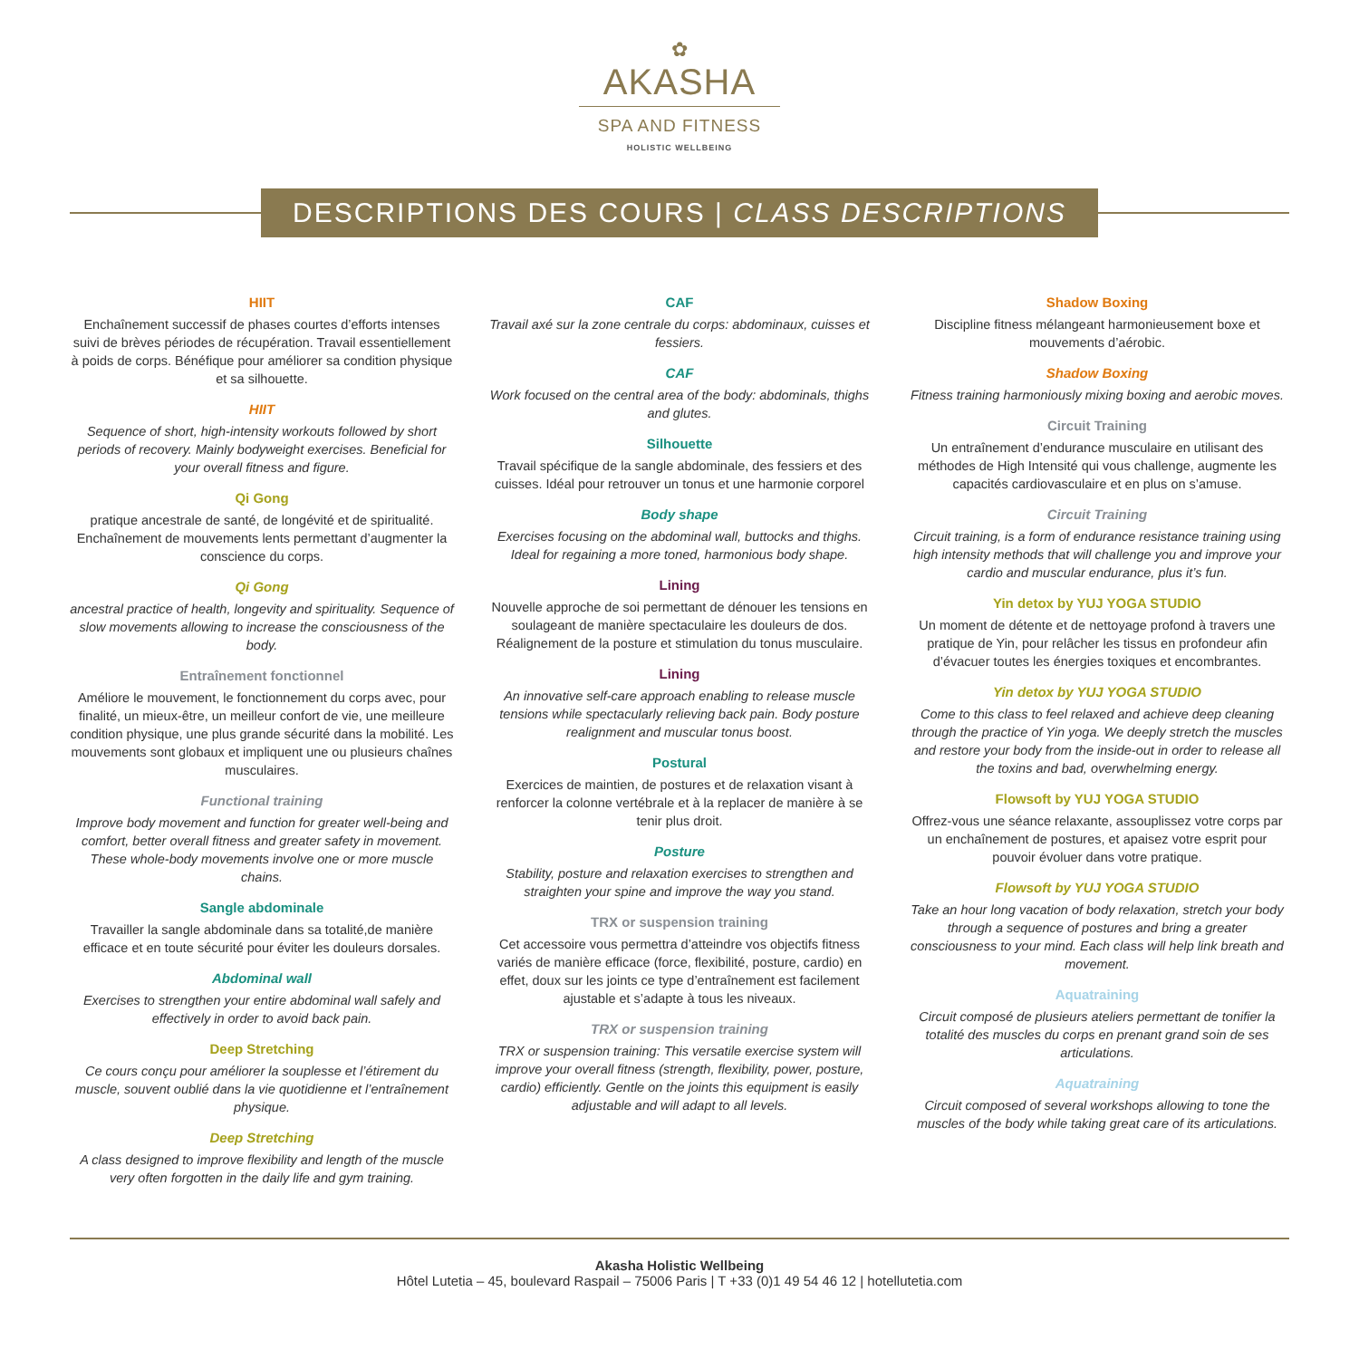✿
AKASHA
SPA AND FITNESS
HOLISTIC WELLBEING
DESCRIPTIONS DES COURS | CLASS DESCRIPTIONS
HIIT
Enchaînement successif de phases courtes d’efforts intenses suivi de brèves périodes de récupération. Travail essentiellement à poids de corps. Bénéfique pour améliorer sa condition physique et sa silhouette.
HIIT
Sequence of short, high-intensity workouts followed by short periods of recovery. Mainly bodyweight exercises. Beneficial for your overall fitness and figure.
Qi Gong
pratique ancestrale de santé, de longévité et de spiritualité. Enchaînement de mouvements lents permettant d’augmenter la conscience du corps.
Qi Gong
ancestral practice of health, longevity and spirituality. Sequence of slow movements allowing to increase the consciousness of the body.
Entraînement fonctionnel
Améliore le mouvement, le fonctionnement du corps avec, pour finalité, un mieux-être, un meilleur confort de vie, une meilleure condition physique, une plus grande sécurité dans la mobilité. Les mouvements sont globaux et impliquent une ou plusieurs chaînes musculaires.
Functional training
Improve body movement and function for greater well-being and comfort, better overall fitness and greater safety in movement. These whole-body movements involve one or more muscle chains.
Sangle abdominale
Travailler la sangle abdominale dans sa totalité,de manière efficace et en toute sécurité pour éviter les douleurs dorsales.
Abdominal wall
Exercises to strengthen your entire abdominal wall safely and effectively in order to avoid back pain.
Deep Stretching
Ce cours conçu pour améliorer la souplesse et l’étirement du muscle, souvent oublié dans la vie quotidienne et l’entraînement physique.
Deep Stretching
A class designed to improve flexibility and length of the muscle very often forgotten in the daily life and gym training.
CAF
Travail axé sur la zone centrale du corps: abdominaux, cuisses et fessiers.
CAF
Work focused on the central area of the body: abdominals, thighs and glutes.
Silhouette
Travail spécifique de la sangle abdominale, des fessiers et des cuisses. Idéal pour retrouver un tonus et une harmonie corporel
Body shape
Exercises focusing on the abdominal wall, buttocks and thighs. Ideal for regaining a more toned, harmonious body shape.
Lining
Nouvelle approche de soi permettant de dénouer les tensions en soulageant de manière spectaculaire les douleurs de dos. Réalignement de la posture et stimulation du tonus musculaire.
Lining
An innovative self-care approach enabling to release muscle tensions while spectacularly relieving back pain. Body posture realignment and muscular tonus boost.
Postural
Exercices de maintien, de postures et de relaxation visant à renforcer la colonne vertébrale et à la replacer de manière à se tenir plus droit.
Posture
Stability, posture and relaxation exercises to strengthen and straighten your spine and improve the way you stand.
TRX or suspension training
Cet accessoire vous permettra d’atteindre vos objectifs fitness variés de manière efficace (force, flexibilité, posture, cardio) en effet, doux sur les joints ce type d’entraînement est facilement ajustable et s’adapte à tous les niveaux.
TRX or suspension training
TRX or suspension training: This versatile exercise system will improve your overall fitness (strength, flexibility, power, posture, cardio) efficiently. Gentle on the joints this equipment is easily adjustable and will adapt to all levels.
Shadow Boxing
Discipline fitness mélangeant harmonieusement boxe et mouvements d’aérobic.
Shadow Boxing
Fitness training harmoniously mixing boxing and aerobic moves.
Circuit Training
Un entraînement d’endurance musculaire en utilisant des méthodes de High Intensité qui vous challenge, augmente les capacités cardiovasculaire et en plus on s’amuse.
Circuit Training
Circuit training, is a form of endurance resistance training using high intensity methods that will challenge you and improve your cardio and muscular endurance, plus it’s fun.
Yin detox by YUJ YOGA STUDIO
Un moment de détente et de nettoyage profond à travers une pratique de Yin, pour relâcher les tissus en profondeur afin d’évacuer toutes les énergies toxiques et encombrantes.
Yin detox by YUJ YOGA STUDIO
Come to this class to feel relaxed and achieve deep cleaning through the practice of Yin yoga. We deeply stretch the muscles and restore your body from the inside-out in order to release all the toxins and bad, overwhelming energy.
Flowsoft by YUJ YOGA STUDIO
Offrez-vous une séance relaxante, assouplissez votre corps par un enchaînement de postures, et apaisez votre esprit pour pouvoir évoluer dans votre pratique.
Flowsoft by YUJ YOGA STUDIO
Take an hour long vacation of body relaxation, stretch your body through a sequence of postures and bring a greater consciousness to your mind. Each class will help link breath and movement.
Aquatraining
Circuit composé de plusieurs ateliers permettant de tonifier la totalité des muscles du corps en prenant grand soin de ses articulations.
Aquatraining
Circuit composed of several workshops allowing to tone the muscles of the body while taking great care of its articulations.
Akasha Holistic Wellbeing
Hôtel Lutetia – 45, boulevard Raspail – 75006 Paris | T +33 (0)1 49 54 46 12 | hotellutetia.com